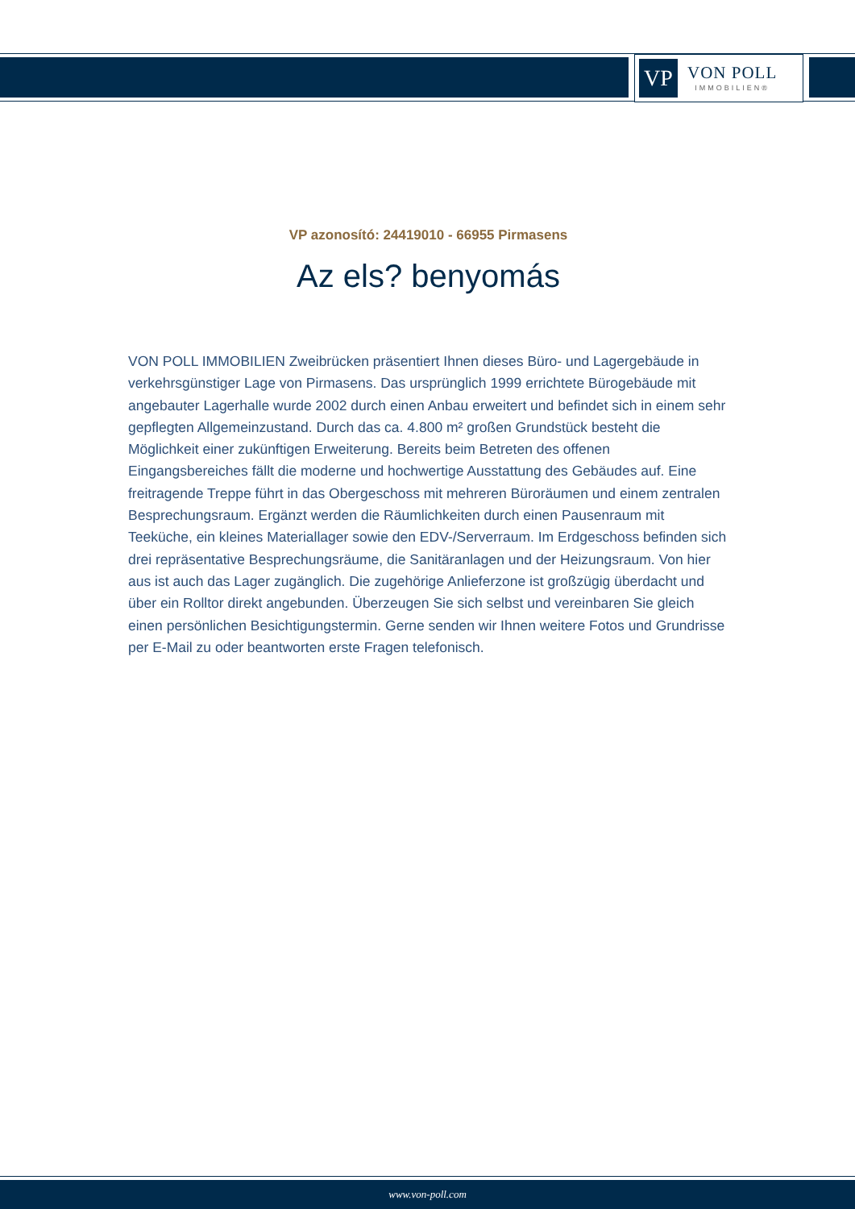VP
VON POLL
IMMOBILIEN®
VP azonosító: 24419010 - 66955 Pirmasens
Az els? benyomás
VON POLL IMMOBILIEN Zweibrücken präsentiert Ihnen dieses Büro- und Lagergebäude in verkehrsgünstiger Lage von Pirmasens. Das ursprünglich 1999 errichtete Bürogebäude mit angebauter Lagerhalle wurde 2002 durch einen Anbau erweitert und befindet sich in einem sehr gepflegten Allgemeinzustand. Durch das ca. 4.800 m² großen Grundstück besteht die Möglichkeit einer zukünftigen Erweiterung. Bereits beim Betreten des offenen Eingangsbereiches fällt die moderne und hochwertige Ausstattung des Gebäudes auf. Eine freitragende Treppe führt in das Obergeschoss mit mehreren Büroräumen und einem zentralen Besprechungsraum. Ergänzt werden die Räumlichkeiten durch einen Pausenraum mit Teeküche, ein kleines Materiallager sowie den EDV-/Serverraum. Im Erdgeschoss befinden sich drei repräsentative Besprechungsräume, die Sanitäranlagen und der Heizungsraum. Von hier aus ist auch das Lager zugänglich. Die zugehörige Anlieferzone ist großzügig überdacht und über ein Rolltor direkt angebunden. Überzeugen Sie sich selbst und vereinbaren Sie gleich einen persönlichen Besichtigungstermin. Gerne senden wir Ihnen weitere Fotos und Grundrisse per E-Mail zu oder beantworten erste Fragen telefonisch.
www.von-poll.com